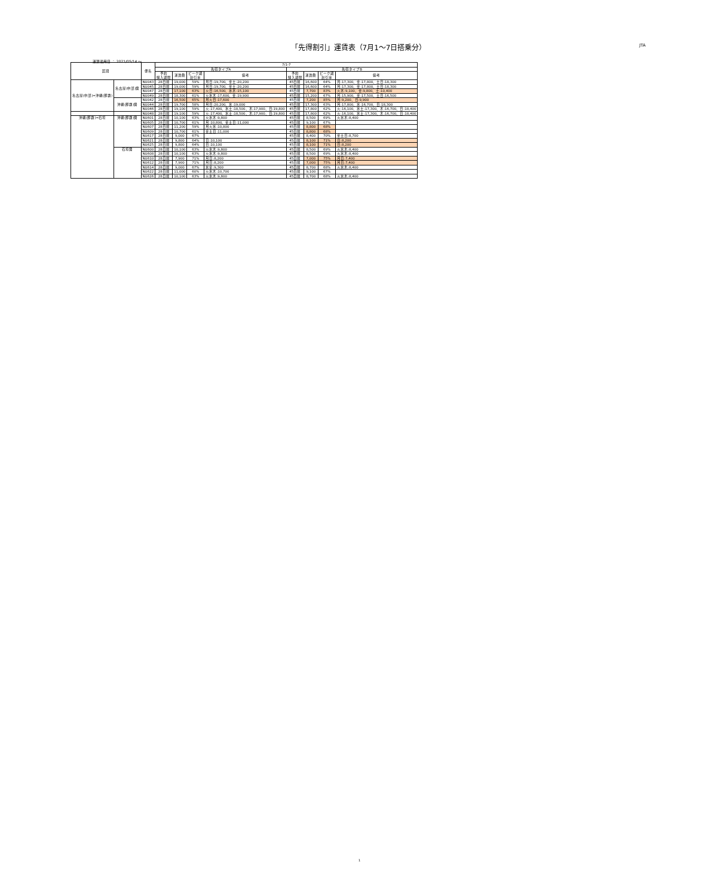「先得割引」運賃表（7月1～7日搭乗分） JTA
運賃適用日 ： 2021/05/14 ～
| 区間 | | 便名 | 7/1-7 | | | | | | | |
| --- | --- | --- | --- | --- | --- | --- | --- | --- | --- | --- |
| | | | 先得タイプA | | | | 先得タイプB | | | |
| | | | 予約 購入期限 | 運賃額 | ピーク期 割引率 | 備考 | 予約 購入期限 | 運賃額 | ピーク期 割引率 | 備考 |
| 名古屋(中部)=沖縄(那覇) | 名古屋(中部)発 | NU043 | 28日前 | 19,000 | 59% | 月日:19,700、金土:20,200 | 45日前 | 16,600 | 64% | 月:17,300、金:17,800、土日:18,300 |
| | | NU045 | 28日前 | 19,000 | 59% | 月日:19,700、金土:20,200 | 45日前 | 16,600 | 64% | 月:17,300、金:17,800、土日:18,300 |
| | | NU047 | 28日前 | 17,100 | 63% | 火日:16,500、水木:15,100 | 45日前 | 7,700 | 83% | 火木:9,100、金:9,800、土:10,400 |
| | | NU049 | 28日前 | 18,300 | 61% | 火水木:17,600、金:19,900 | 45日前 | 15,200 | 67% | 月:15,900、金:17,500、土日:16,500 |
| | 沖縄(那覇)発 | NU042 | 28日前 | 16,500 | 65% | 月火日:17,600 | 45日前 | 7,200 | 85% | 月:9,200、日:9,900 |
| | | NU044 | 28日前 | 19,700 | 58% | 月日:20,200、水:19,000 | 45日前 | 17,300 | 63% | 月:17,800、水:16,700、日:18,300 |
| | | NU046 | 28日前 | 19,100 | 59% | 火:17,400、水土:18,500、木:17,900、日:19,800 | 45日前 | 17,800 | 62% | 火:16,100、水土:17,300、木:16,700、日:18,400 |
| | | NU048 | 28日前 | 19,100 | 59% | 火:17,400、水土:18,500、木:17,900、日:19,800 | 45日前 | 17,800 | 62% | 火:16,100、水土:17,300、木:16,700、日:18,400 |
| 沖縄(那覇)=石垣 | 沖縄(那覇)発 | NU601 | 28日前 | 10,100 | 63% | 火水木:9,800 | 45日前 | 8,500 | 69% | 火水木:8,400 |
| | | NU605 | 28日前 | 10,700 | 61% | 月:10,800、金土日:11,000 | 45日前 | 9,100 | 67% | |
| | | NU607 | 28日前 | 11,200 | 59% | 月火水:10,800 | 45日前 | 8,800 | 68% | |
| | | NU609 | 28日前 | 10,700 | 61% | 金土日:11,000 | 45日前 | 8,800 | 68% | |
| | | NU617 | 28日前 | 9,000 | 67% | | 45日前 | 8,400 | 70% | 金土日:8,700 |
| | | NU621 | 28日前 | 9,800 | 64% | 日:10,100 | 45日前 | 8,100 | 71% | 日:8,200 |
| | | NU625 | 28日前 | 9,800 | 64% | 日:10,100 | 45日前 | 8,100 | 71% | 日:8,200 |
| | 石垣発 | NU600 | 28日前 | 10,100 | 63% | 火水木:9,800 | 45日前 | 8,500 | 69% | 火水木:8,400 |
| | | NU608 | 28日前 | 10,100 | 63% | 火水木:9,800 | 45日前 | 8,500 | 69% | 火水木:8,400 |
| | | NU610 | 28日前 | 7,900 | 71% | 月日:8,200 | 45日前 | 7,000 | 75% | 月日:7,400 |
| | | NU612 | 28日前 | 7,900 | 71% | 月日:8,200 | 45日前 | 7,000 | 75% | 月日:7,400 |
| | | NU614 | 28日前 | 9,000 | 67% | 水金:9,300 | 45日前 | 8,700 | 68% | 火水木:8,400 |
| | | NU622 | 28日前 | 11,000 | 60% | 火水木:10,700 | 45日前 | 9,100 | 67% | |
| | | NU626 | 28日前 | 10,100 | 63% | 火水木:9,800 | 45日前 | 8,700 | 68% | 火水木:8,400 |
1